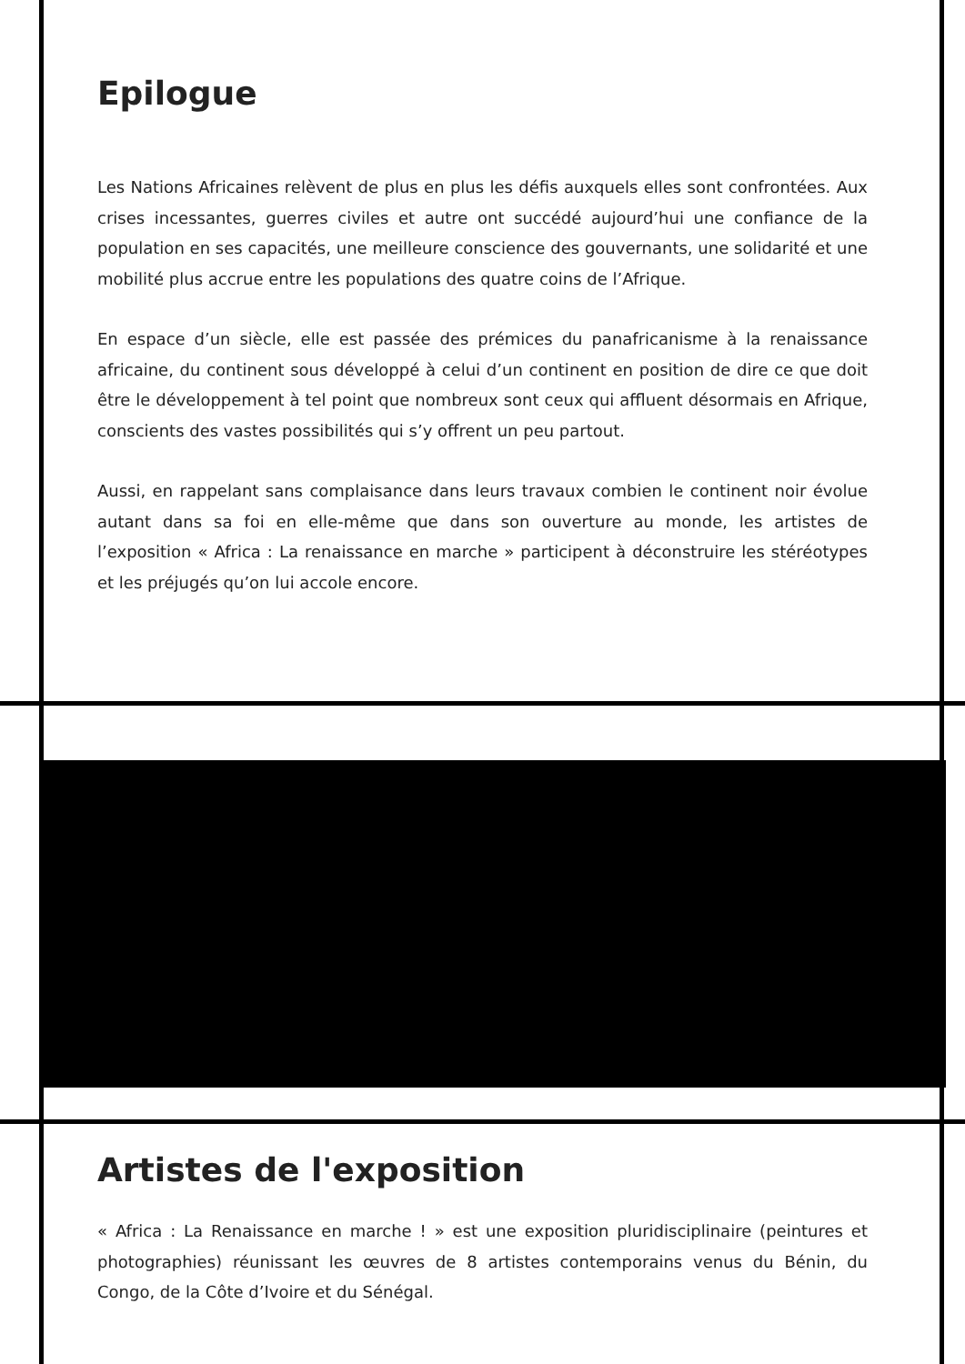Epilogue
Les Nations Africaines relèvent de plus en plus les défis auxquels elles sont confrontées. Aux crises incessantes, guerres civiles et autre ont succédé aujourd’hui une confiance de la population en ses capacités, une meilleure conscience des gouvernants, une solidarité et une mobilité plus accrue entre les populations des quatre coins de l’Afrique.
En espace d’un siècle, elle est passée des prémices du panafricanisme à la renaissance africaine, du continent sous développé à celui d’un continent en position de dire ce que doit être le développement à tel point que nombreux sont ceux qui affluent désormais en Afrique, conscients des vastes possibilités qui s’y offrent un peu partout.
Aussi, en rappelant sans complaisance dans leurs travaux combien le continent noir évolue autant dans sa foi en elle-même que dans son ouverture au monde, les artistes de l’exposition « Africa : La renaissance en marche » participent à déconstruire les stéréotypes et les préjugés qu’on lui accole encore.
Artistes de l'exposition
« Africa : La Renaissance en marche ! » est une exposition pluridisciplinaire (peintures et photographies) réunissant les œuvres de 8 artistes contemporains venus du Bénin, du Congo, de la Côte d’Ivoire et du Sénégal.